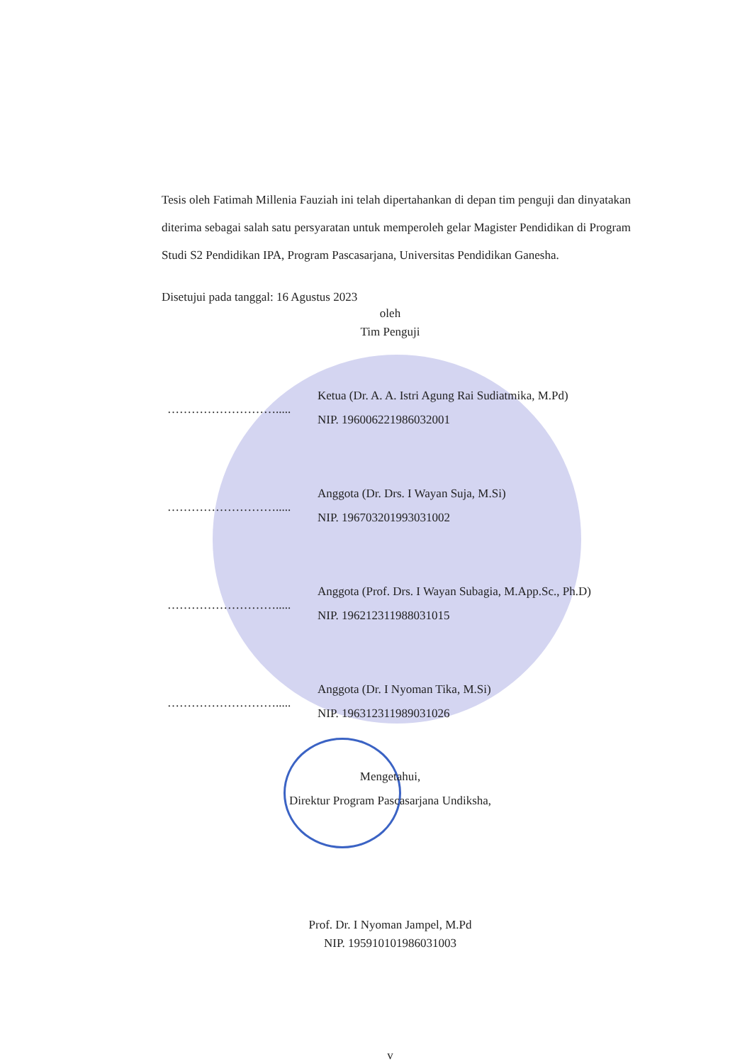Tesis oleh Fatimah Millenia Fauziah ini telah dipertahankan di depan tim penguji dan dinyatakan diterima sebagai salah satu persyaratan untuk memperoleh gelar Magister Pendidikan di Program Studi S2 Pendidikan IPA, Program Pascasarjana, Universitas Pendidikan Ganesha.
Disetujui pada tanggal: 16 Agustus 2023
oleh
Tim Penguji
……………………….....
Ketua (Dr. A. A. Istri Agung Rai Sudiatmika, M.Pd)
NIP. 196006221986032001
……………………….....
Anggota (Dr. Drs. I Wayan Suja, M.Si)
NIP. 196703201993031002
……………………….....
Anggota (Prof. Drs. I Wayan Subagia, M.App.Sc., Ph.D)
NIP. 196212311988031015
……………………….....
Anggota (Dr. I Nyoman Tika, M.Si)
NIP. 196312311989031026
Mengetahui,
Direktur Program Pascasarjana Undiksha,
Prof. Dr. I Nyoman Jampel, M.Pd
NIP. 195910101986031003
v